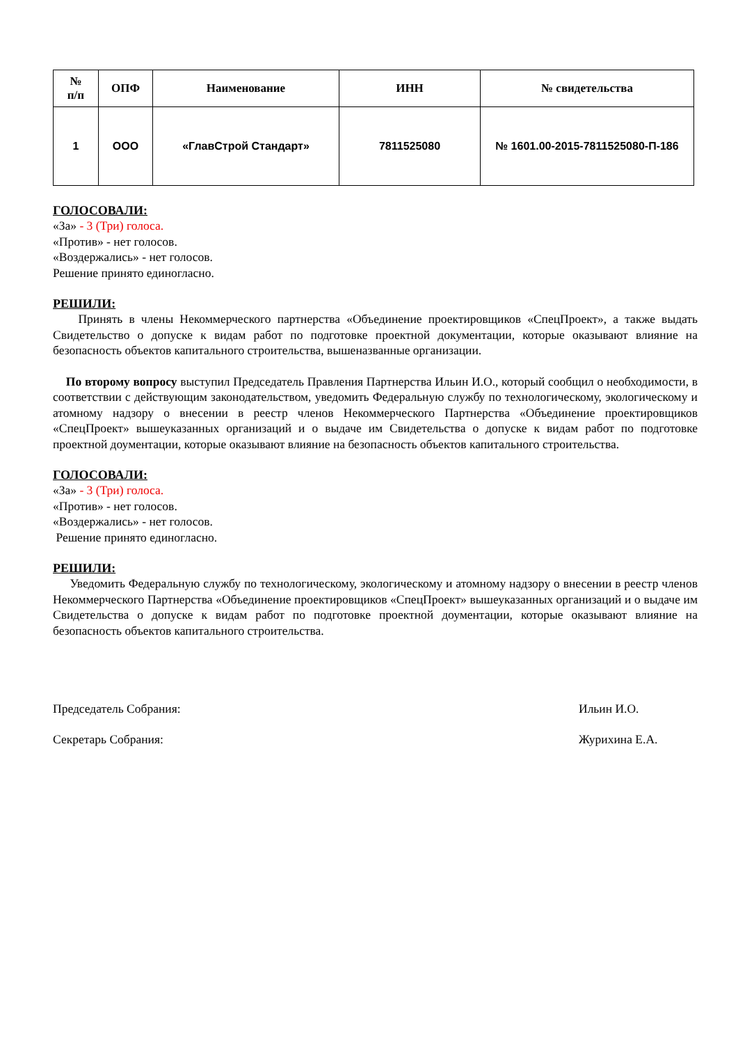| № п/п | ОПФ | Наименование | ИНН | № свидетельства |
| --- | --- | --- | --- | --- |
| 1 | ООО | «ГлавСтрой Стандарт» | 7811525080 | № 1601.00-2015-7811525080-П-186 |
ГОЛОСОВАЛИ:
«За» - 3 (Три) голоса.
«Против» - нет голосов.
«Воздержались» - нет голосов.
Решение принято единогласно.
РЕШИЛИ:
Принять в члены Некоммерческого партнерства «Объединение проектировщиков «СпецПроект», а также выдать Свидетельство о допуске к видам работ по подготовке проектной документации, которые оказывают влияние на безопасность объектов капитального строительства, вышеназванные организации.
По второму вопросу выступил Председатель Правления Партнерства Ильин И.О., который сообщил о необходимости, в соответствии с действующим законодательством, уведомить Федеральную службу по технологическому, экологическому и атомному надзору о внесении в реестр членов Некоммерческого Партнерства «Объединение проектировщиков «СпецПроект» вышеуказанных организаций и о выдаче им Свидетельства о допуске к видам работ по подготовке проектной доументации, которые оказывают влияние на безопасность объектов капитального строительства.
ГОЛОСОВАЛИ:
«За» - 3 (Три) голоса.
«Против» - нет голосов.
«Воздержались» - нет голосов.
Решение принято единогласно.
РЕШИЛИ:
Уведомить Федеральную службу по технологическому, экологическому и атомному надзору о внесении в реестр членов Некоммерческого Партнерства «Объединение проектировщиков «СпецПроект» вышеуказанных организаций и о выдаче им Свидетельства о допуске к видам работ по подготовке проектной доументации, которые оказывают влияние на безопасность объектов капитального строительства.
Председатель Собрания: Ильин И.О.
Секретарь Собрания: Журихина Е.А.